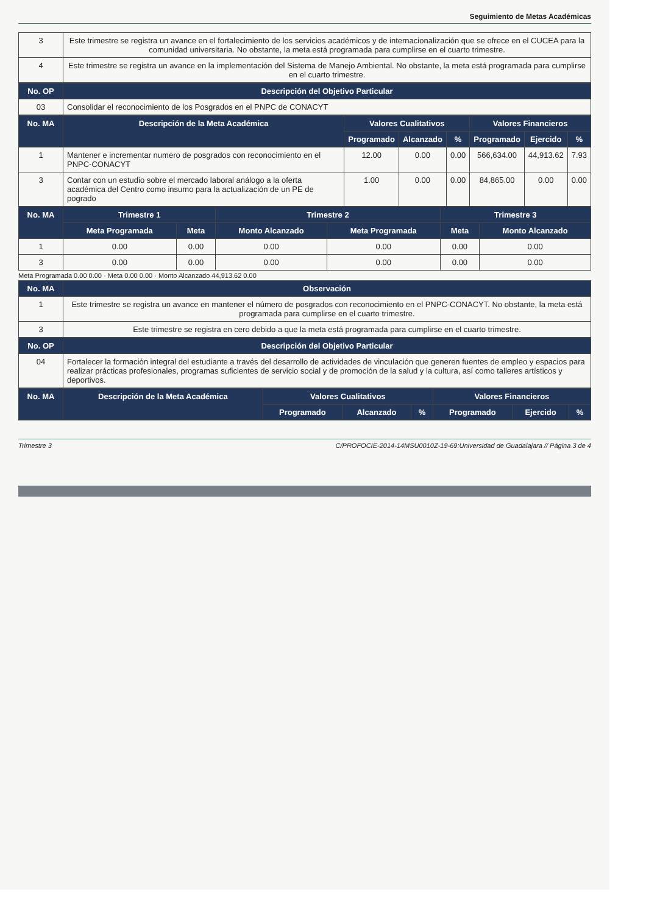Seguimiento de Metas Académicas
| 3 | Este trimestre se registra un avance en el fortalecimiento de los servicios académicos y de internacionalización que se ofrece en el CUCEA para la comunidad universitaria. No obstante, la meta está programada para cumplirse en el cuarto trimestre. |
| 4 | Este trimestre se registra un avance en la implementación del Sistema de Manejo Ambiental. No obstante, la meta está programada para cumplirse en el cuarto trimestre. |
| No. OP | Descripción del Objetivo Particular |
| --- | --- |
| 03 | Consolidar el reconocimiento de los Posgrados en el PNPC de CONACYT |
| No. MA | Descripción de la Meta Académica | Valores Cualitativos | | | Valores Financieros | | |
| --- | --- | --- | --- | --- | --- | --- | --- |
| | | Programado | Alcanzado | % | Programado | Ejercido | % |
| 1 | Mantener e incrementar numero de posgrados con reconocimiento en el PNPC-CONACYT | 12.00 | 0.00 | 0.00 | 566,634.00 | 44,913.62 | 7.93 |
| 3 | Contar con un estudio sobre el mercado laboral análogo a la oferta académica del Centro como insumo para la actualización de un PE de pogrado | 1.00 | 0.00 | 0.00 | 84,865.00 | 0.00 | 0.00 |
| No. MA | Trimestre 1 | | Trimestre 2 | | Trimestre 3 | |
| --- | --- | --- | --- | --- | --- | --- |
| | Meta Programada | Meta | Monto Alcanzado | Meta Programada | Meta | Monto Alcanzado |
| 1 | 0.00 | 0.00 | 0.00 | 0.00 | 0.00 | 0.00 |
| 3 | 0.00 | 0.00 | 0.00 | 0.00 | 0.00 | 0.00 |
Meta Programada 0.00 0.00 · Meta 0.00 0.00 · Monto Alcanzado 44,913.62 0.00
| No. MA | Observación |
| --- | --- |
| 1 | Este trimestre se registra un avance en mantener el número de posgrados con reconocimiento en el PNPC-CONACYT. No obstante, la meta está programada para cumplirse en el cuarto trimestre. |
| 3 | Este trimestre se registra en cero debido a que la meta está programada para cumplirse en el cuarto trimestre. |
| No. OP | Descripción del Objetivo Particular |
| --- | --- |
| 04 | Fortalecer la formación integral del estudiante a través del desarrollo de actividades de vinculación que generen fuentes de empleo y espacios para realizar prácticas profesionales, programas suficientes de servicio social y de promoción de la salud y la cultura, así como talleres artísticos y deportivos. |
| No. MA | Descripción de la Meta Académica | Valores Cualitativos | | | Valores Financieros | | |
| --- | --- | --- | --- | --- | --- | --- | --- |
| | | Programado | Alcanzado | % | Programado | Ejercido | % |
Trimestre 3 C/PROFOCIE-2014-14MSU0010Z-19-69:Universidad de Guadalajara // Página 3 de 4